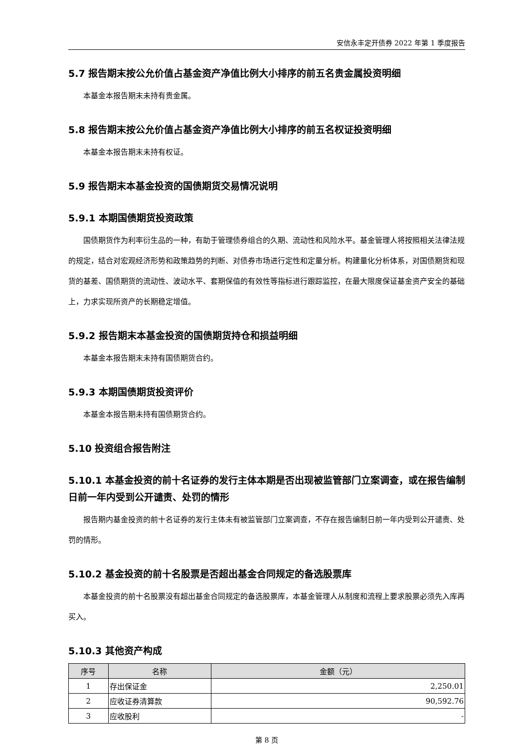安信永丰定开债券 2022 年第 1 季度报告
5.7 报告期末按公允价值占基金资产净值比例大小排序的前五名贵金属投资明细
本基金本报告期末未持有贵金属。
5.8 报告期末按公允价值占基金资产净值比例大小排序的前五名权证投资明细
本基金本报告期末未持有权证。
5.9 报告期末本基金投资的国债期货交易情况说明
5.9.1 本期国债期货投资政策
国债期货作为利率衍生品的一种，有助于管理债券组合的久期、流动性和风险水平。基金管理人将按照相关法律法规的规定，结合对宏观经济形势和政策趋势的判断、对债券市场进行定性和定量分析。构建量化分析体系，对国债期货和现货的基差、国债期货的流动性、波动水平、套期保值的有效性等指标进行跟踪监控，在最大限度保证基金资产安全的基础上，力求实现所资产的长期稳定增值。
5.9.2 报告期末本基金投资的国债期货持仓和损益明细
本基金本报告期末未持有国债期货合约。
5.9.3 本期国债期货投资评价
本基金本报告期未持有国债期货合约。
5.10 投资组合报告附注
5.10.1 本基金投资的前十名证券的发行主体本期是否出现被监管部门立案调查，或在报告编制日前一年内受到公开谴责、处罚的情形
报告期内基金投资的前十名证券的发行主体未有被监管部门立案调查，不存在报告编制日前一年内受到公开谴责、处罚的情形。
5.10.2 基金投资的前十名股票是否超出基金合同规定的备选股票库
本基金投资的前十名股票没有超出基金合同规定的备选股票库，本基金管理人从制度和流程上要求股票必须先入库再买入。
5.10.3 其他资产构成
| 序号 | 名称 | 金额（元） |
| --- | --- | --- |
| 1 | 存出保证金 | 2,250.01 |
| 2 | 应收证券清算款 | 90,592.76 |
| 3 | 应收股利 | - |
第 8 页